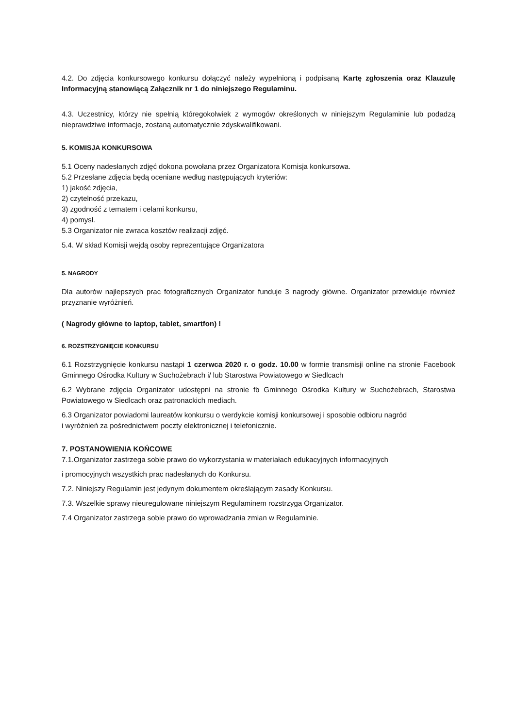4.2. Do zdjęcia konkursowego konkursu dołączyć należy wypełnioną i podpisaną Kartę zgłoszenia oraz Klauzulę Informacyjną stanowiącą Załącznik nr 1 do niniejszego Regulaminu.
4.3. Uczestnicy, którzy nie spełnią któregokolwiek z wymogów określonych w niniejszym Regulaminie lub podadzą nieprawdziwe informacje, zostaną automatycznie zdyskwalifikowani.
5. KOMISJA KONKURSOWA
5.1 Oceny nadesłanych zdjęć dokona powołana przez Organizatora Komisja konkursowa.
5.2 Przesłane zdjęcia będą oceniane według następujących kryteriów:
1) jakość zdjęcia,
2) czytelność przekazu,
3) zgodność z tematem i celami konkursu,
4) pomysł.
5.3 Organizator nie zwraca kosztów realizacji zdjęć.
5.4. W skład Komisji wejdą osoby reprezentujące Organizatora
5. NAGRODY
Dla autorów najlepszych prac fotograficznych Organizator funduje 3 nagrody główne. Organizator przewiduje również przyznanie wyróżnień.
( Nagrody główne to laptop, tablet, smartfon) !
6. ROZSTRZYGNIĘCIE KONKURSU
6.1 Rozstrzygnięcie konkursu nastąpi 1 czerwca 2020 r. o godz. 10.00 w formie transmisji online na stronie Facebook Gminnego Ośrodka Kultury w Suchożebrach i/ lub Starostwa Powiatowego w Siedlcach
6.2 Wybrane zdjęcia Organizator udostępni na stronie fb Gminnego Ośrodka Kultury w Suchożebrach, Starostwa Powiatowego w Siedlcach oraz patronackich mediach.
6.3 Organizator powiadomi laureatów konkursu o werdykcie komisji konkursowej i sposobie odbioru nagród
i wyróżnień za pośrednictwem poczty elektronicznej i telefonicznie.
7. POSTANOWIENIA KOŃCOWE
7.1.Organizator zastrzega sobie prawo do wykorzystania w materiałach edukacyjnych informacyjnych
i promocyjnych wszystkich prac nadesłanych do Konkursu.
7.2. Niniejszy Regulamin jest jedynym dokumentem określającym zasady Konkursu.
7.3. Wszelkie sprawy nieuregulowane niniejszym Regulaminem rozstrzyga Organizator.
7.4 Organizator zastrzega sobie prawo do wprowadzania zmian w Regulaminie.